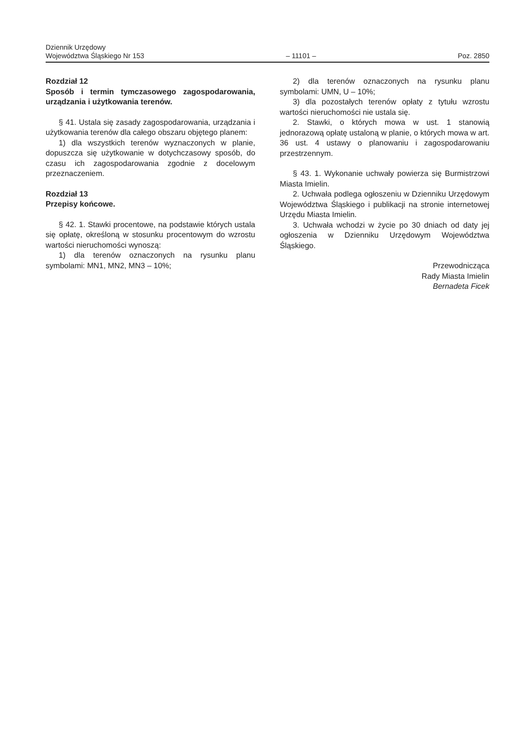Dziennik Urzędowy
Województwa Śląskiego Nr 153
– 11101 –
Poz. 2850
Rozdział 12
Sposób i termin tymczasowego zagospodarowania, urządzania i użytkowania terenów.
§ 41. Ustala się zasady zagospodarowania, urządzania i użytkowania terenów dla całego obszaru objętego planem:
1) dla wszystkich terenów wyznaczonych w planie, dopuszcza się użytkowanie w dotychczasowy sposób, do czasu ich zagospodarowania zgodnie z docelowym przeznaczeniem.
Rozdział 13
Przepisy końcowe.
§ 42. 1. Stawki procentowe, na podstawie których ustala się opłatę, określoną w stosunku procentowym do wzrostu wartości nieruchomości wynoszą:
1) dla terenów oznaczonych na rysunku planu symbolami: MN1, MN2, MN3 – 10%;
2) dla terenów oznaczonych na rysunku planu symbolami: UMN, U – 10%;
3) dla pozostałych terenów opłaty z tytułu wzrostu wartości nieruchomości nie ustala się.
2. Stawki, o których mowa w ust. 1 stanowią jednorazową opłatę ustaloną w planie, o których mowa w art. 36 ust. 4 ustawy o planowaniu i zagospodarowaniu przestrzennym.
§ 43. 1. Wykonanie uchwały powierza się Burmistrzowi Miasta Imielin.
2. Uchwała podlega ogłoszeniu w Dzienniku Urzędowym Województwa Śląskiego i publikacji na stronie internetowej Urzędu Miasta Imielin.
3. Uchwała wchodzi w życie po 30 dniach od daty jej ogłoszenia w Dzienniku Urzędowym Województwa Śląskiego.
Przewodnicząca
Rady Miasta Imielin
Bernadeta Ficek